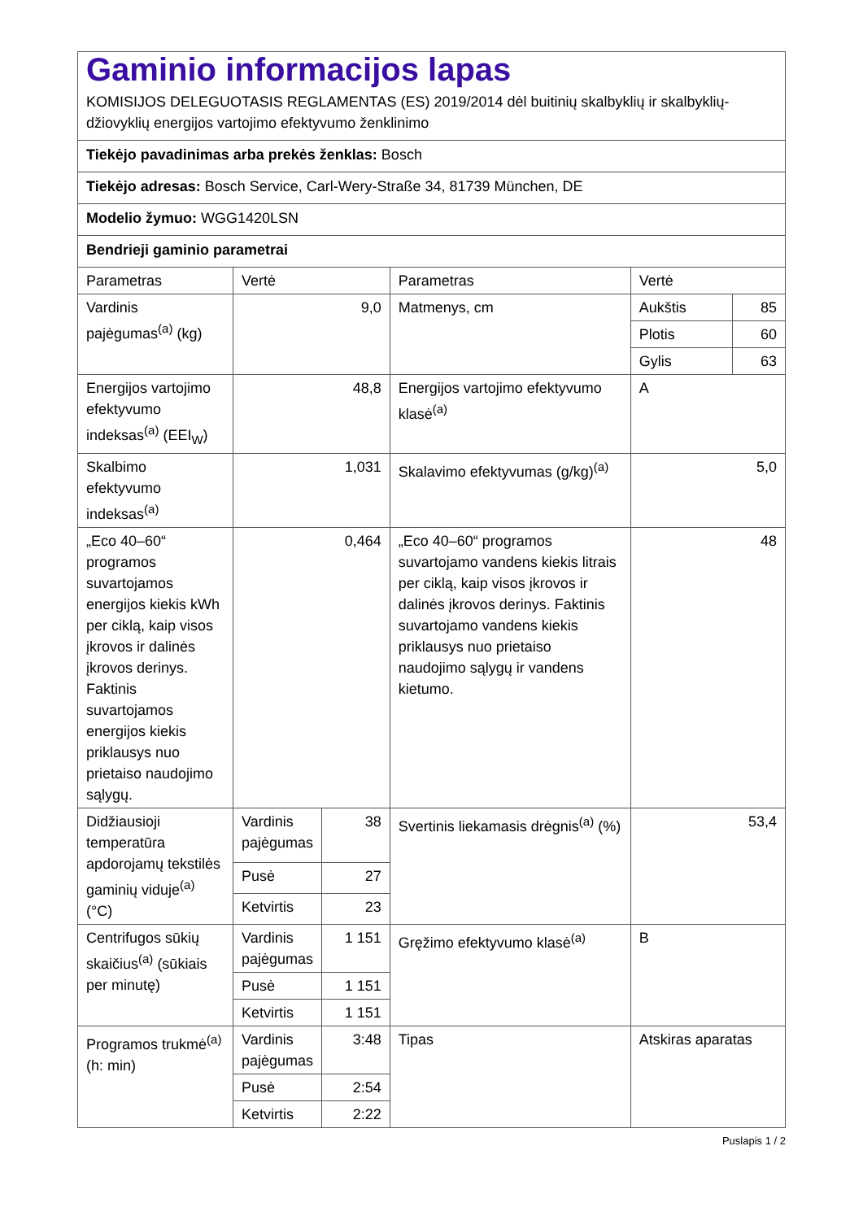| Gaminio informacijos lapas KOMISIJOS DELEGUOTASIS REGLAMENTAS (ES) 2019/2014 dėl buitinių skalbyklių ir skalbyklių-džiovyklių energijos vartojimo efektyvumo ženklinimo | | | | | |
| Tiekėjo pavadinimas arba prekės ženklas: Bosch | | | | | |
| Tiekėjo adresas: Bosch Service, Carl-Wery-Straße 34, 81739 München, DE | | | | | |
| Modelio žymuo: WGG1420LSN | | | | | |
| Bendrieji gaminio parametrai | | | | | |
| Parametras | Vertė | | Parametras | Vertė | |
| Vardinis pajėgumas<sup>(a)</sup> (kg) | 9,0 | | Matmenys, cm | Aukštis | 85 |
| | | | | Plotis | 60 |
| | | | | Gylis | 63 |
| Energijos vartojimo efektyvumo indeksas<sup>(a)</sup> (EEI<sub>W</sub>) | 48,8 | | Energijos vartojimo efektyvumo klasė<sup>(a)</sup> | A | |
| Skalbimo efektyvumo indeksas<sup>(a)</sup> | 1,031 | | Skalavimo efektyvumas (g/kg)<sup>(a)</sup> | 5,0 | |
| „Eco 40–60“ programos suvartojamos energijos kiekis kWh per ciklą, kaip visos įkrovos ir dalinės įkrovos derinys. Faktinis suvartojamos energijos kiekis priklausys nuo prietaiso naudojimo sąlygų. | 0,464 | | „Eco 40–60“ programos suvartojamo vandens kiekis litrais per ciklą, kaip visos įkrovos ir dalinės įkrovos derinys. Faktinis suvartojamo vandens kiekis priklausys nuo prietaiso naudojimo sąlygų ir vandens kietumo. | 48 | |
| Didžiausioji temperatūra apdorojamų tekstilės gaminių viduje<sup>(a)</sup> (°C) | Vardinis pajėgumas | 38 | Svertinis liekamasis drėgnis<sup>(a)</sup> (%) | 53,4 | |
| | Pusė | 27 | | | |
| | Ketvirtis | 23 | | | |
| Centrifugos sūkių skaičius<sup>(a)</sup> (sūkiais per minutę) | Vardinis pajėgumas | 1 151 | Gręžimo efektyvumo klasė<sup>(a)</sup> | B | |
| | Pusė | 1 151 | | | |
| | Ketvirtis | 1 151 | | | |
| Programos trukmė<sup>(a)</sup> (h: min) | Vardinis pajėgumas | 3:48 | Tipas | Atskiras aparatas | |
| | Pusė | 2:54 | | | |
| | Ketvirtis | 2:22 | | | |
Puslapis 1 / 2